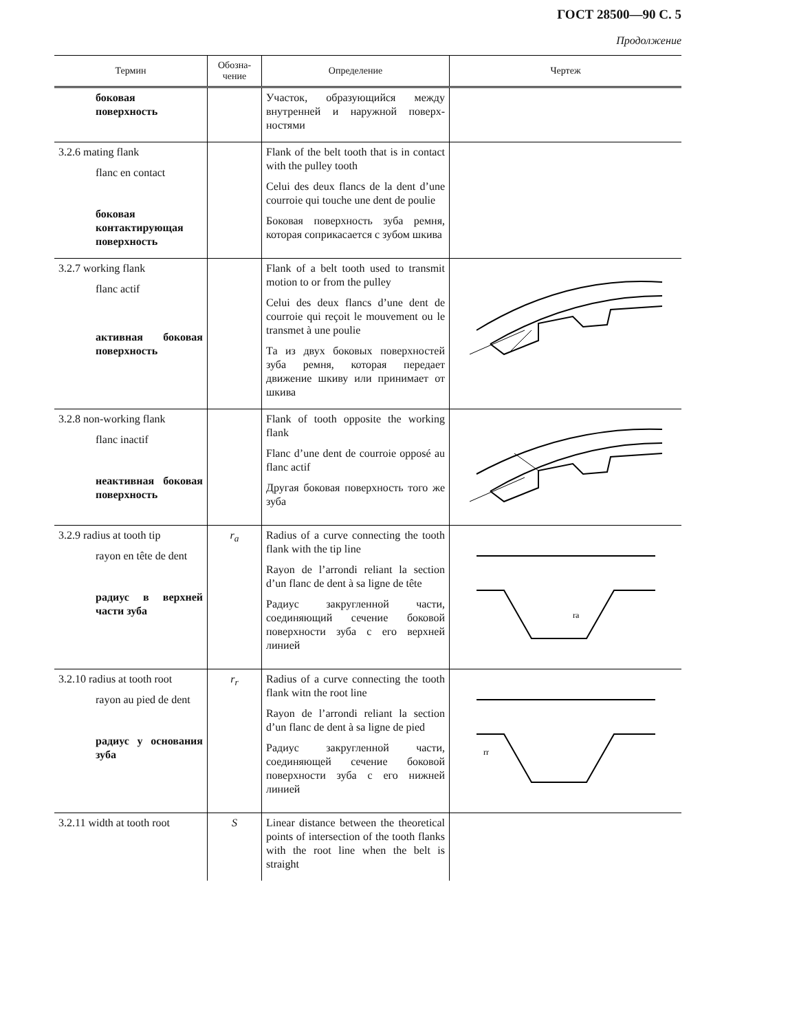ГОСТ 28500—90 С. 5
Продолжение
| Термин | Обозна- чение | Определение | Чертеж |
| --- | --- | --- | --- |
| боковая поверхность | | Участок, образующийся между внутренней и наружной поверх­ностями | |
| 3.2.6 mating flank flanc en contact боковая контактирующая поверхность | | Flank of the belt tooth that is in contact with the pulley tooth Celui des deux flancs de la dent d’une courroie qui touche une dent de poulie Боковая поверхность зуба рем­ня, которая соприкасается с зубом шкива | |
| 3.2.7 working flank flanc actif активная боковая поверхность | | Flank of a belt tooth used to trans­mit motion to or from the pulley Celui des deux flancs d’une dent de courroie qui reçoit le mouve­ment ou le transmet à une poulie Та из двух боковых поверх­ностей зуба ремня, которая пе­редает движение шкиву или принимает от шкива | |
| 3.2.8 non-working flank flanc inactif неактивная боковая поверхность | | Flank of tooth opposite the wor­king flank Flanc d’une dent de courroie op­posé au flanc actif Другая боковая поверхность того же зуба | |
| 3.2.9 radius at tooth tip rayon en tête de dent радиус в верхней части зуба | r<sub>a</sub> | Radius of a curve connecting the tooth flank with the tip line Rayon de l’arrondi reliant la section d’un flanc de dent à sa ligne de tête Радиус закругленной части, соединяющий сечение боковой поверхности зуба с его верхней линией | ra |
| 3.2.10 radius at tooth root rayon au pied de dent радиус у основания зуба | r<sub>r</sub> | Radius of a curve connecting the tooth flank witn the root line Rayon de l’arrondi reliant la sec­tion d’un flanc de dent à sa ligne de pied Радиус закругленной части, соединяющей сечение боковой поверхности зуба с его нижней линией | rr |
| 3.2.11 width at tooth root | S | Linear distance between the theo­retical points of intersection of the tooth flanks with the root line when the belt is straight | |